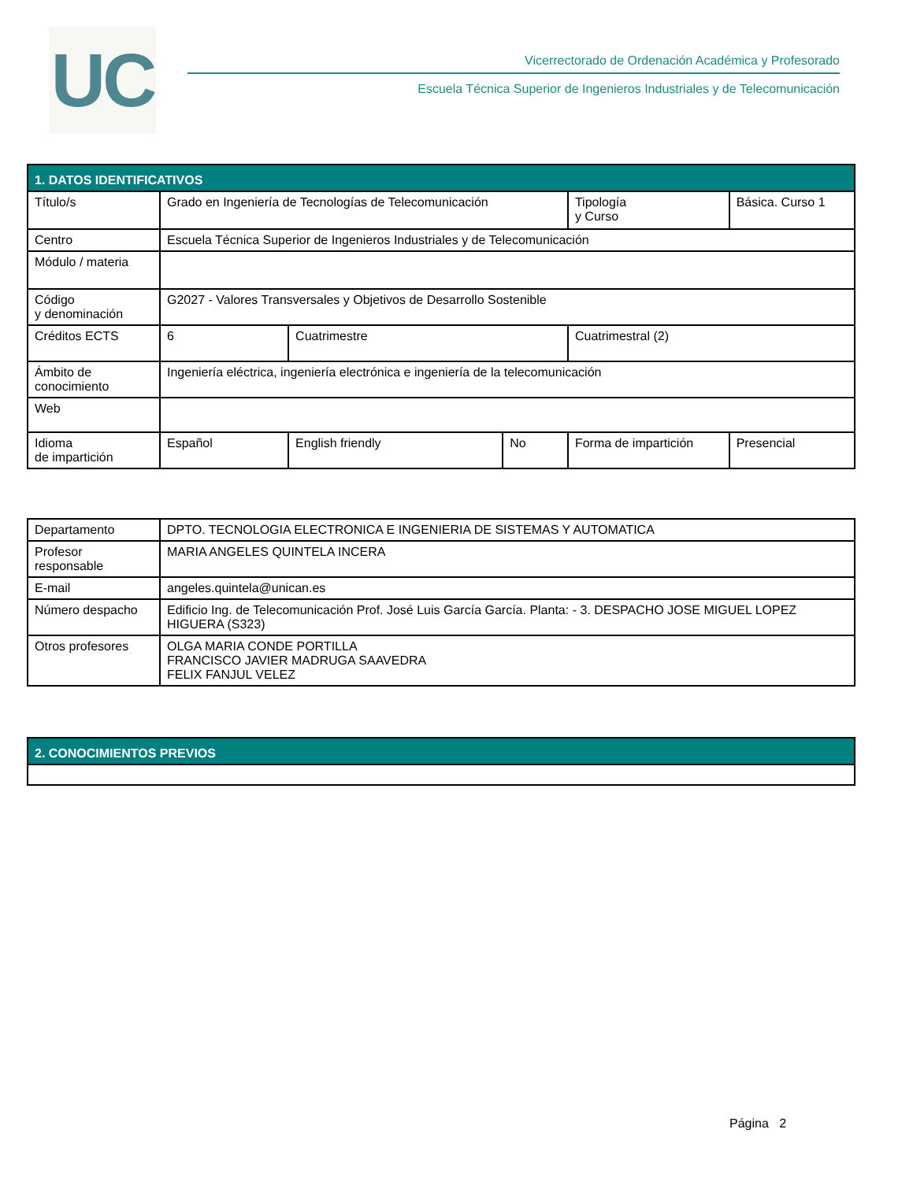UC
Vicerrectorado de Ordenación Académica y Profesorado
Escuela Técnica Superior de Ingenieros Industriales y de Telecomunicación
| 1. DATOS IDENTIFICATIVOS | | | | | | |
| --- | --- | --- | --- | --- | --- | --- |
| Título/s | Grado en Ingeniería de Tecnologías de Telecomunicación | | | Tipología y Curso | Básica. Curso 1 | |
| Centro | Escuela Técnica Superior de Ingenieros Industriales y de Telecomunicación | | | | | |
| Módulo / materia | | | | | | |
| Código y denominación | G2027 - Valores Transversales y Objetivos de Desarrollo Sostenible | | | | | |
| Créditos ECTS | 6 | Cuatrimestre | | Cuatrimestral (2) | | |
| Ámbito de conocimiento | Ingeniería eléctrica, ingeniería electrónica e ingeniería de la telecomunicación | | | | | |
| Web | | | | | | |
| Idioma de impartición | Español | English friendly | No | Forma de impartición | | Presencial |
| Departamento | DPTO. TECNOLOGIA ELECTRONICA E INGENIERIA DE SISTEMAS Y AUTOMATICA |
| Profesor responsable | MARIA ANGELES QUINTELA INCERA |
| E-mail | angeles.quintela@unican.es |
| Número despacho | Edificio Ing. de Telecomunicación Prof. José Luis García García. Planta: - 3. DESPACHO JOSE MIGUEL LOPEZ HIGUERA (S323) |
| Otros profesores | OLGA MARIA CONDE PORTILLA FRANCISCO JAVIER MADRUGA SAAVEDRA FELIX FANJUL VELEZ |
| 2. CONOCIMIENTOS PREVIOS |
| --- |
Página 2